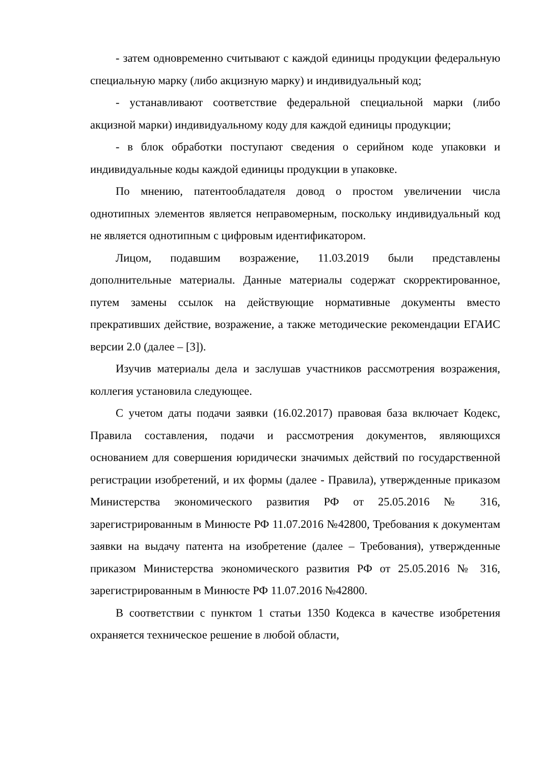- затем одновременно считывают с каждой единицы продукции федеральную специальную марку (либо акцизную марку) и индивидуальный код;
- устанавливают соответствие федеральной специальной марки (либо акцизной марки) индивидуальному коду для каждой единицы продукции;
- в блок обработки поступают сведения о серийном коде упаковки и индивидуальные коды каждой единицы продукции в упаковке.
По мнению, патентообладателя довод о простом увеличении числа однотипных элементов является неправомерным, поскольку индивидуальный код не является однотипным с цифровым идентификатором.
Лицом, подавшим возражение, 11.03.2019 были представлены дополнительные материалы. Данные материалы содержат скорректированное, путем замены ссылок на действующие нормативные документы вместо прекративших действие, возражение, а также методические рекомендации ЕГАИС версии 2.0 (далее – [3]).
Изучив материалы дела и заслушав участников рассмотрения возражения, коллегия установила следующее.
С учетом даты подачи заявки (16.02.2017) правовая база включает Кодекс, Правила составления, подачи и рассмотрения документов, являющихся основанием для совершения юридически значимых действий по государственной регистрации изобретений, и их формы (далее - Правила), утвержденные приказом Министерства экономического развития РФ от 25.05.2016 № 316, зарегистрированным в Минюсте РФ 11.07.2016 №42800, Требования к документам заявки на выдачу патента на изобретение (далее – Требования), утвержденные приказом Министерства экономического развития РФ от 25.05.2016 № 316, зарегистрированным в Минюсте РФ 11.07.2016 №42800.
В соответствии с пунктом 1 статьи 1350 Кодекса в качестве изобретения охраняется техническое решение в любой области,